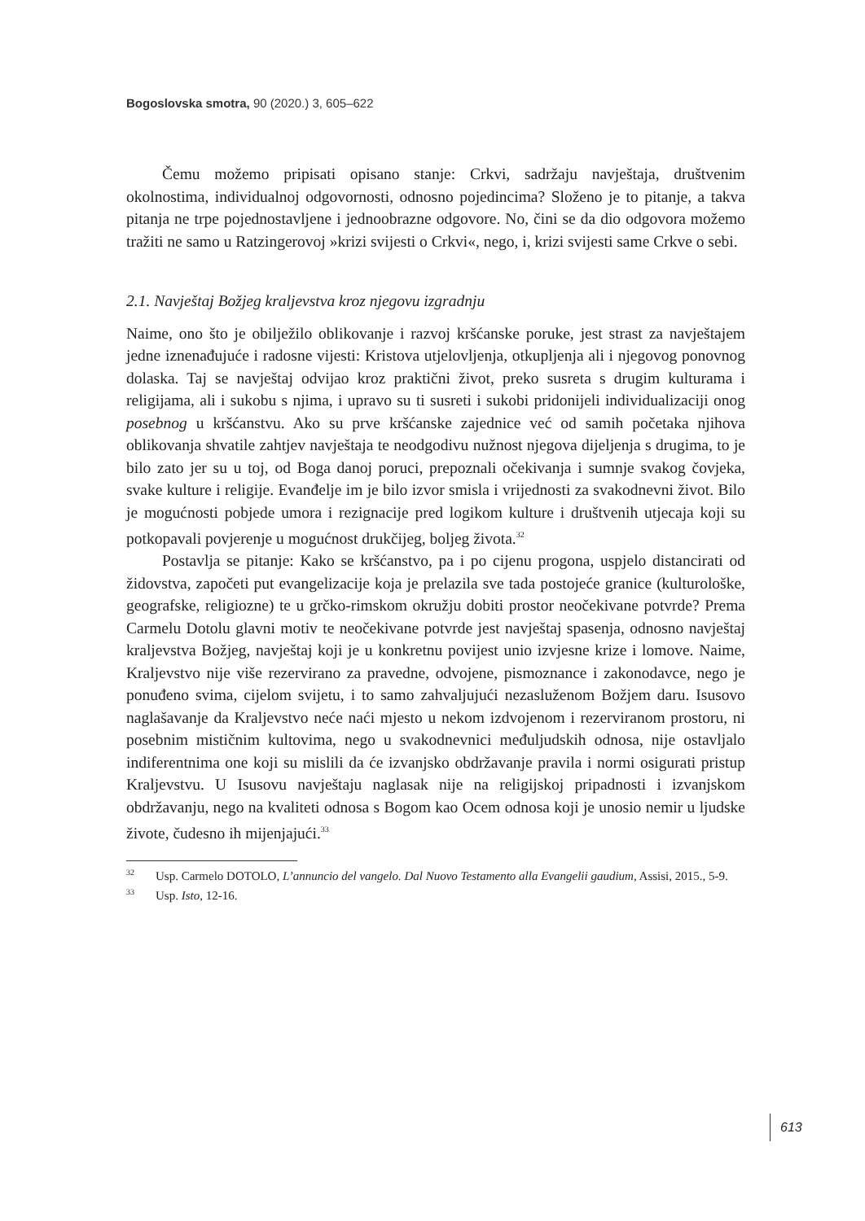Bogoslovska smotra, 90 (2020.) 3, 605–622
Čemu možemo pripisati opisano stanje: Crkvi, sadržaju navještaja, društvenim okolnostima, individualnoj odgovornosti, odnosno pojedincima? Složeno je to pitanje, a takva pitanja ne trpe pojednostavljene i jednoobrazne odgovore. No, čini se da dio odgovora možemo tražiti ne samo u Ratzingerovoj »krizi svijesti o Crkvi«, nego, i, krizi svijesti same Crkve o sebi.
2.1. Navještaj Božjeg kraljevstva kroz njegovu izgradnju
Naime, ono što je obilježilo oblikovanje i razvoj kršćanske poruke, jest strast za navještajem jedne iznenađujuće i radosne vijesti: Kristova utjelovljenja, otkupljenja ali i njegovog ponovnog dolaska. Taj se navještaj odvijao kroz praktični život, preko susreta s drugim kulturama i religijama, ali i sukobu s njima, i upravo su ti susreti i sukobi pridonijeli individualizaciji onog posebnog u kršćanstvu. Ako su prve kršćanske zajednice već od samih početaka njihova oblikovanja shvatile zahtjev navještaja te neodgodivu nužnost njegova dijeljenja s drugima, to je bilo zato jer su u toj, od Boga danoj poruci, prepoznali očekivanja i sumnje svakog čovjeka, svake kulture i religije. Evanđelje im je bilo izvor smisla i vrijednosti za svakodnevni život. Bilo je mogućnosti pobjede umora i rezignacije pred logikom kulture i društvenih utjecaja koji su potkopavali povjerenje u mogućnost drukčijeg, boljeg života.<sup>32</sup>
Postavlja se pitanje: Kako se kršćanstvo, pa i po cijenu progona, uspjelo distancirati od židovstva, započeti put evangelizacije koja je prelazila sve tada postojeće granice (kulturološke, geografske, religiozne) te u grčko-rimskom okružju dobiti prostor neočekivane potvrde? Prema Carmelu Dotolu glavni motiv te neočekivane potvrde jest navještaj spasenja, odnosno navještaj kraljevstva Božjeg, navještaj koji je u konkretnu povijest unio izvjesne krize i lomove. Naime, Kraljevstvo nije više rezervirano za pravedne, odvojene, pismoznance i zakonodavce, nego je ponuđeno svima, cijelom svijetu, i to samo zahvaljujući nezasluženom Božjem daru. Isusovo naglašavanje da Kraljevstvo neće naći mjesto u nekom izdvojenom i rezerviranom prostoru, ni posebnim mističnim kultovima, nego u svakodnevnici međuljudskih odnosa, nije ostavljalo indiferentnima one koji su mislili da će izvanjsko obdržavanje pravila i normi osigurati pristup Kraljevstvu. U Isusovu navještaju naglasak nije na religijskoj pripadnosti i izvanjskom obdržavanju, nego na kvaliteti odnosa s Bogom kao Ocem odnosa koji je unosio nemir u ljudske živote, čudesno ih mijenjajući.<sup>33</sup>
<sup>32</sup> Usp. Carmelo DOTOLO, L’annuncio del vangelo. Dal Nuovo Testamento alla Evangelii gaudium, Assisi, 2015., 5-9.
<sup>33</sup> Usp. Isto, 12-16.
613